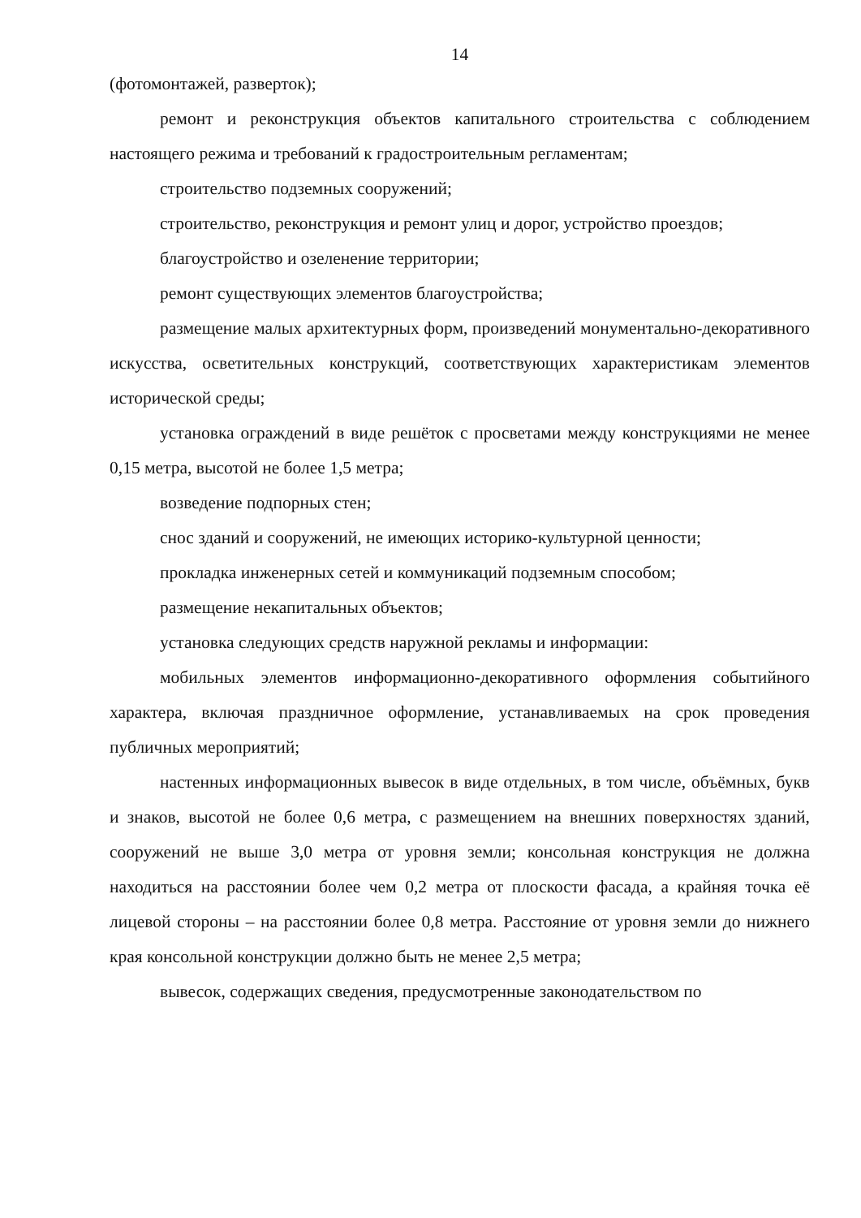14
(фотомонтажей, разверток);
ремонт и реконструкция объектов капитального строительства с соблюдением настоящего режима и требований к градостроительным регламентам;
строительство подземных сооружений;
строительство, реконструкция и ремонт улиц и дорог, устройство проездов;
благоустройство и озеленение территории;
ремонт существующих элементов благоустройства;
размещение малых архитектурных форм, произведений монументально-декоративного искусства, осветительных конструкций, соответствующих характеристикам элементов исторической среды;
установка ограждений в виде решёток с просветами между конструкциями не менее 0,15 метра, высотой не более 1,5 метра;
возведение подпорных стен;
снос зданий и сооружений, не имеющих историко-культурной ценности;
прокладка инженерных сетей и коммуникаций подземным способом;
размещение некапитальных объектов;
установка следующих средств наружной рекламы и информации:
мобильных элементов информационно-декоративного оформления событийного характера, включая праздничное оформление, устанавливаемых на срок проведения публичных мероприятий;
настенных информационных вывесок в виде отдельных, в том числе, объёмных, букв и знаков, высотой не более 0,6 метра, с размещением на внешних поверхностях зданий, сооружений не выше 3,0 метра от уровня земли; консольная конструкция не должна находиться на расстоянии более чем 0,2 метра от плоскости фасада, а крайняя точка её лицевой стороны – на расстоянии более 0,8 метра. Расстояние от уровня земли до нижнего края консольной конструкции должно быть не менее 2,5 метра;
вывесок, содержащих сведения, предусмотренные законодательством по